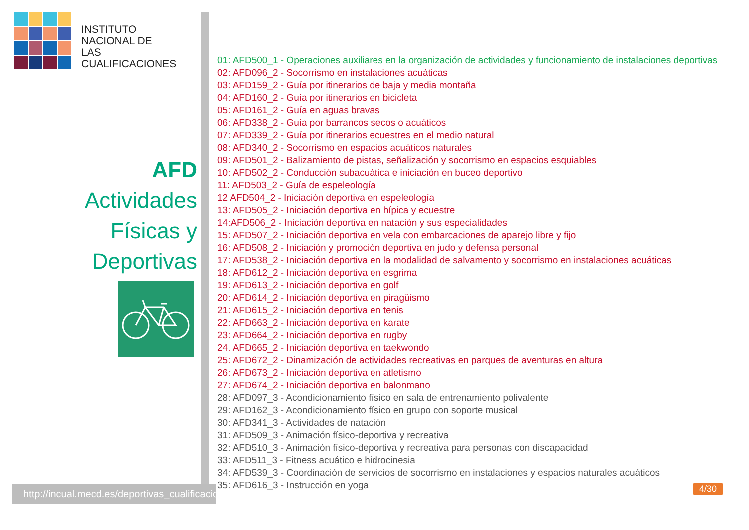INSTITUTO
NACIONAL DE
LAS CUALIFICACIONES
AFD
Actividades
Físicas y
Deportivas
http://incual.mecd.es/deportivas_cualificaciones
01: AFD500_1 - Operaciones auxiliares en la organización de actividades y funcionamiento de instalaciones deportivas
02: AFD096_2 - Socorrismo en instalaciones acuáticas
03: AFD159_2 - Guía por itinerarios de baja y media montaña
04: AFD160_2 - Guía por itinerarios en bicicleta
05: AFD161_2 - Guía en aguas bravas
06: AFD338_2 - Guía por barrancos secos o acuáticos
07: AFD339_2 - Guía por itinerarios ecuestres en el medio natural
08: AFD340_2 - Socorrismo en espacios acuáticos naturales
09: AFD501_2 - Balizamiento de pistas, señalización y socorrismo en espacios esquiables
10: AFD502_2 - Conducción subacuática e iniciación en buceo deportivo
11: AFD503_2 - Guía de espeleología
12 AFD504_2 - Iniciación deportiva en espeleología
13: AFD505_2 - Iniciación deportiva en hípica y ecuestre
14:AFD506_2 - Iniciación deportiva en natación y sus especialidades
15: AFD507_2 - Iniciación deportiva en vela con embarcaciones de aparejo libre y fijo
16: AFD508_2 - Iniciación y promoción deportiva en judo y defensa personal
17: AFD538_2 - Iniciación deportiva en la modalidad de salvamento y socorrismo en instalaciones acuáticas
18: AFD612_2 - Iniciación deportiva en esgrima
19: AFD613_2 - Iniciación deportiva en golf
20: AFD614_2 - Iniciación deportiva en piragüismo
21: AFD615_2 - Iniciación deportiva en tenis
22: AFD663_2 - Iniciación deportiva en karate
23: AFD664_2 - Iniciación deportiva en rugby
24. AFD665_2 - Iniciación deportiva en taekwondo
25: AFD672_2 - Dinamización de actividades recreativas en parques de aventuras en altura
26: AFD673_2 - Iniciación deportiva en atletismo
27: AFD674_2 - Iniciación deportiva en balonmano
28: AFD097_3 - Acondicionamiento físico en sala de entrenamiento polivalente
29: AFD162_3 - Acondicionamiento físico en grupo con soporte musical
30: AFD341_3 - Actividades de natación
31: AFD509_3 - Animación físico-deportiva y recreativa
32: AFD510_3 - Animación físico-deportiva y recreativa para personas con discapacidad
33: AFD511_3 - Fitness acuático e hidrocinesia
34: AFD539_3 - Coordinación de servicios de socorrismo en instalaciones y espacios naturales acuáticos
35: AFD616_3 - Instrucción en yoga
4/30